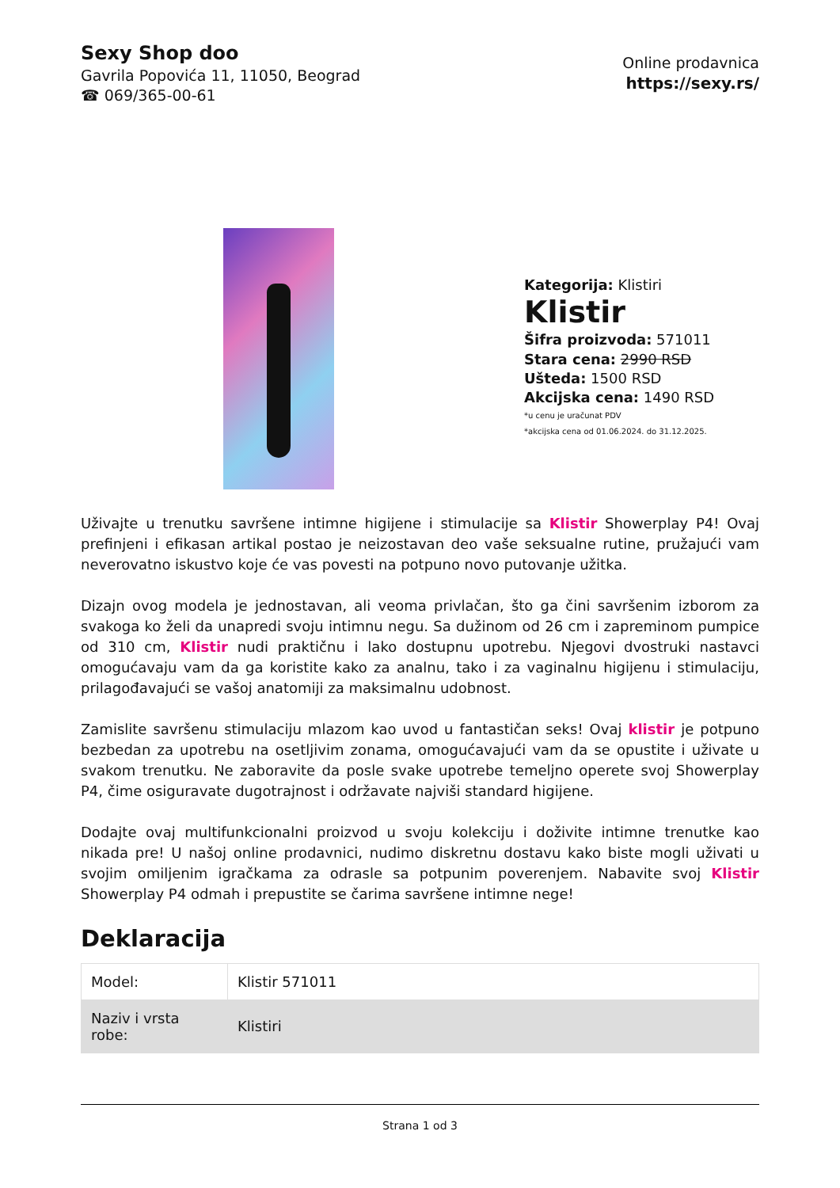Sexy Shop doo
Gavrila Popovića 11, 11050, Beograd
☎ 069/365-00-61
Online prodavnica
https://sexy.rs/
Kategorija: Klistiri
Klistir
Šifra proizvoda: 571011
Stara cena: 2990 RSD
Ušteda: 1500 RSD
Akcijska cena: 1490 RSD
*u cenu je uračunat PDV
*akcijska cena od 01.06.2024. do 31.12.2025.
Uživajte u trenutku savršene intimne higijene i stimulacije sa Klistir Showerplay P4! Ovaj prefinjeni i efikasan artikal postao je neizostavan deo vaše seksualne rutine, pružajući vam neverovatno iskustvo koje će vas povesti na potpuno novo putovanje užitka.
Dizajn ovog modela je jednostavan, ali veoma privlačan, što ga čini savršenim izborom za svakoga ko želi da unapredi svoju intimnu negu. Sa dužinom od 26 cm i zapreminom pumpice od 310 cm, Klistir nudi praktičnu i lako dostupnu upotrebu. Njegovi dvostruki nastavci omogućavaju vam da ga koristite kako za analnu, tako i za vaginalnu higijenu i stimulaciju, prilagođavajući se vašoj anatomiji za maksimalnu udobnost.
Zamislite savršenu stimulaciju mlazom kao uvod u fantastičan seks! Ovaj klistir je potpuno bezbedan za upotrebu na osetljivim zonama, omogućavajući vam da se opustite i uživate u svakom trenutku. Ne zaboravite da posle svake upotrebe temeljno operete svoj Showerplay P4, čime osiguravate dugotrajnost i održavate najviši standard higijene.
Dodajte ovaj multifunkcionalni proizvod u svoju kolekciju i doživite intimne trenutke kao nikada pre! U našoj online prodavnici, nudimo diskretnu dostavu kako biste mogli uživati u svojim omiljenim igračkama za odrasle sa potpunim poverenjem. Nabavite svoj Klistir Showerplay P4 odmah i prepustite se čarima savršene intimne nege!
Deklaracija
| Model: | Klistir 571011 |
| Naziv i vrsta robe: | Klistiri |
Strana 1 od 3